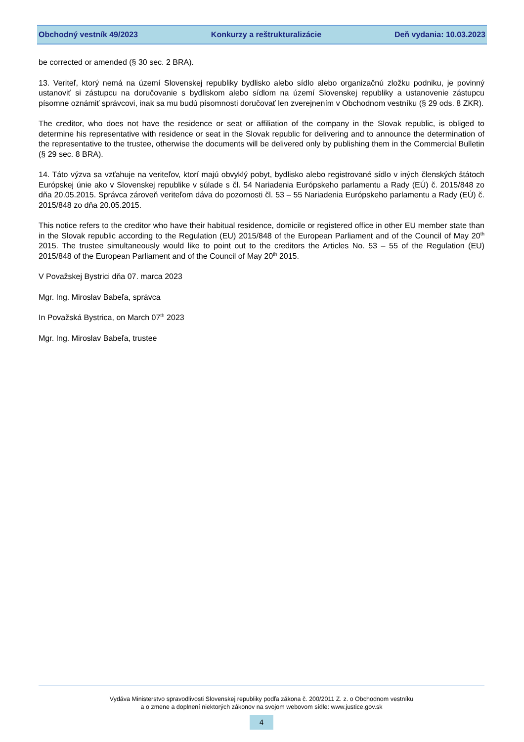Obchodný vestník 49/2023 Konkurzy a reštrukturalizácie Deň vydania: 10.03.2023
be corrected or amended (§ 30 sec. 2 BRA).
13. Veriteľ, ktorý nemá na území Slovenskej republiky bydlisko alebo sídlo alebo organizačnú zložku podniku, je povinný ustanoviť si zástupcu na doručovanie s bydliskom alebo sídlom na území Slovenskej republiky a ustanovenie zástupcu písomne oznámiť správcovi, inak sa mu budú písomnosti doručovať len zverejnením v Obchodnom vestníku (§ 29 ods. 8 ZKR).
The creditor, who does not have the residence or seat or affiliation of the company in the Slovak republic, is obliged to determine his representative with residence or seat in the Slovak republic for delivering and to announce the determination of the representative to the trustee, otherwise the documents will be delivered only by publishing them in the Commercial Bulletin (§ 29 sec. 8 BRA).
14. Táto výzva sa vzťahuje na veriteľov, ktorí majú obvyklý pobyt, bydlisko alebo registrované sídlo v iných členských štátoch Európskej únie ako v Slovenskej republike v súlade s čl. 54 Nariadenia Európskeho parlamentu a Rady (EÚ) č. 2015/848 zo dňa 20.05.2015. Správca zároveň veriteľom dáva do pozornosti čl. 53 – 55 Nariadenia Európskeho parlamentu a Rady (EÚ) č. 2015/848 zo dňa 20.05.2015.
This notice refers to the creditor who have their habitual residence, domicile or registered office in other EU member state than in the Slovak republic according to the Regulation (EU) 2015/848 of the European Parliament and of the Council of May 20<sup>th</sup> 2015. The trustee simultaneously would like to point out to the creditors the Articles No. 53 – 55 of the Regulation (EU) 2015/848 of the European Parliament and of the Council of May 20<sup>th</sup> 2015.
V Považskej Bystrici dňa 07. marca 2023
Mgr. Ing. Miroslav Babeľa, správca
In Považská Bystrica, on March 07<sup>th</sup> 2023
Mgr. Ing. Miroslav Babeľa, trustee
Vydáva Ministerstvo spravodlivosti Slovenskej republiky podľa zákona č. 200/2011 Z. z. o Obchodnom vestníku
a o zmene a doplnení niektorých zákonov na svojom webovom sídle: www.justice.gov.sk
4